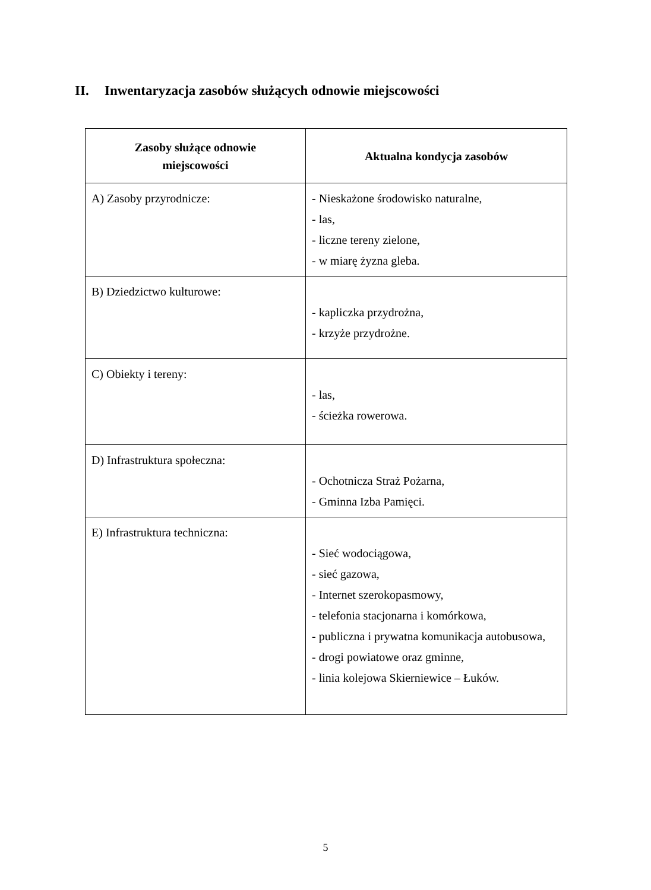II. Inwentaryzacja zasobów służących odnowie miejscowości
| Zasoby służące odnowie miejscowości | Aktualna kondycja zasobów |
| --- | --- |
| A) Zasoby przyrodnicze: | - Nieskażone środowisko naturalne, - las, - liczne tereny zielone, - w miarę żyzna gleba. |
| B) Dziedzictwo kulturowe: | - kapliczka przydrożna, - krzyże przydrożne. |
| C) Obiekty i tereny: | - las, - ścieżka rowerowa. |
| D) Infrastruktura społeczna: | - Ochotnicza Straż Pożarna, - Gminna Izba Pamięci. |
| E) Infrastruktura techniczna: | - Sieć wodociągowa, - sieć gazowa, - Internet szerokopasmowy, - telefonia stacjonarna i komórkowa, - publiczna i prywatna komunikacja autobusowa, - drogi powiatowe oraz gminne, - linia kolejowa Skierniewice – Łuków. |
5